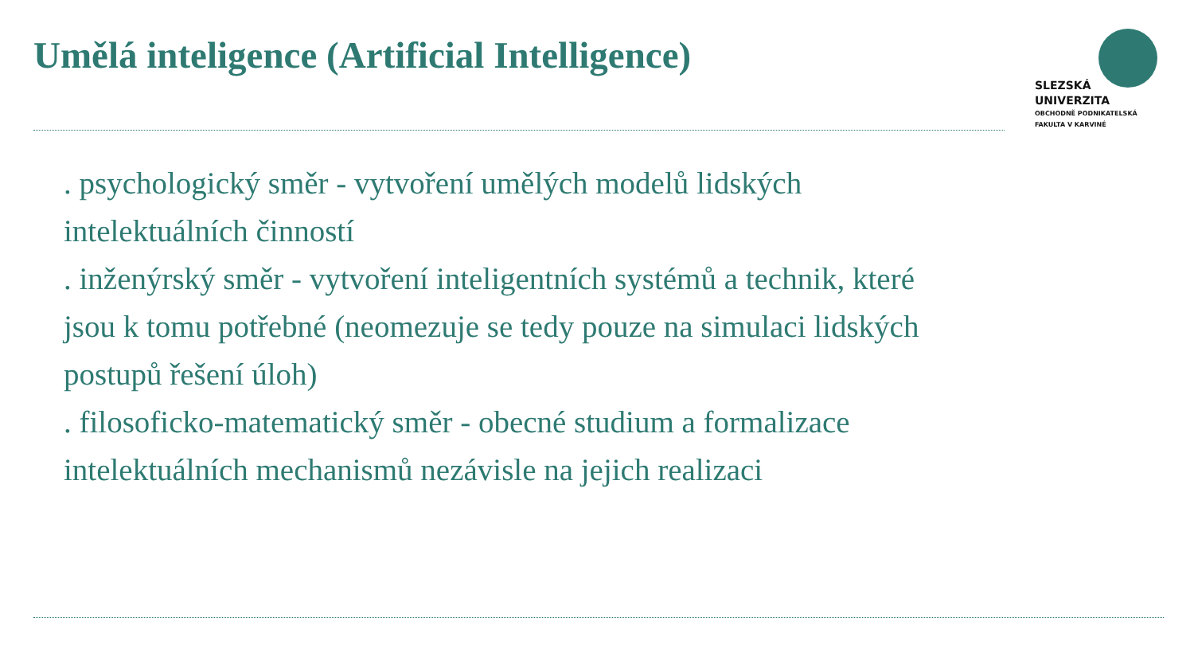Umělá inteligence (Artificial Intelligence)
SLEZSKÁ
UNIVERZITA
OBCHODNĚ PODNIKATELSKÁ
FAKULTA V KARVINÉ
. psychologický směr - vytvoření umělých modelů lidských intelektuálních činností
. inženýrský směr - vytvoření inteligentních systémů a technik, které jsou k tomu potřebné (neomezuje se tedy pouze na simulaci lidských postupů řešení úloh)
. filosoficko-matematický směr - obecné studium a formalizace intelektuálních mechanismů nezávisle na jejich realizaci